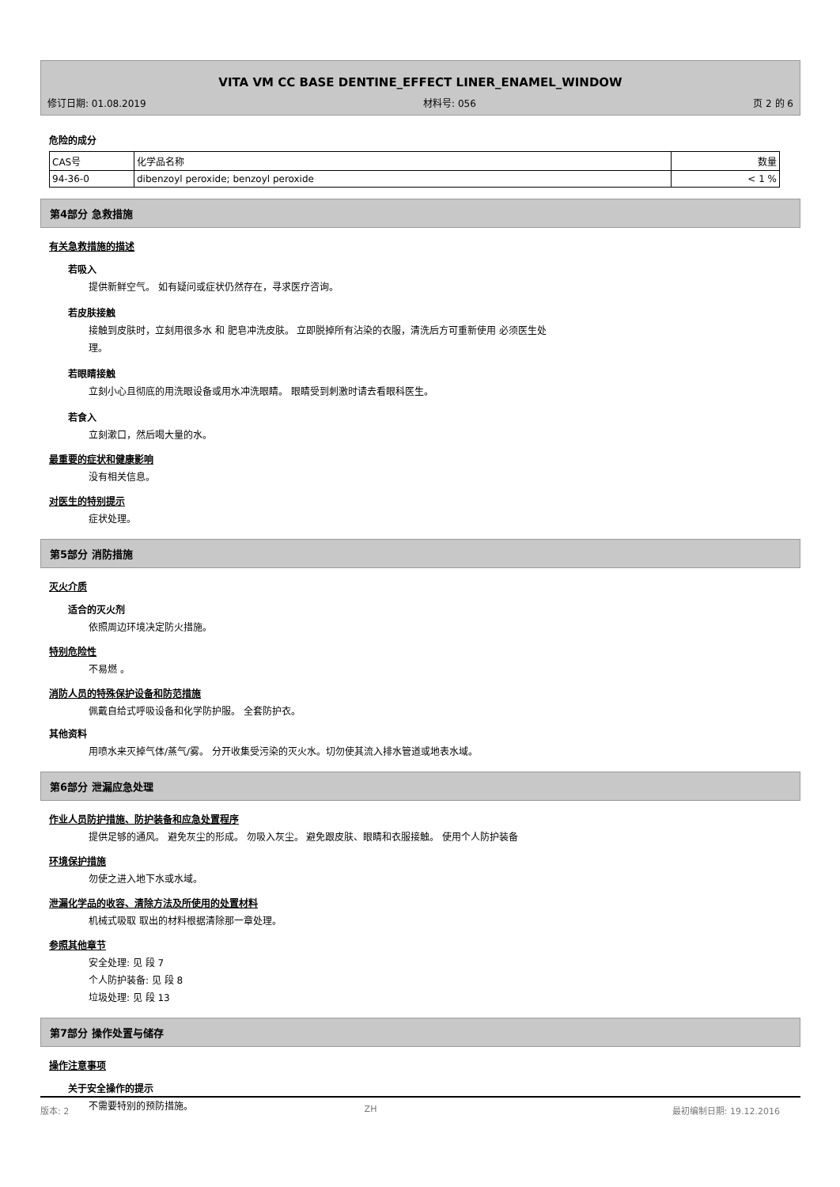VITA VM CC BASE DENTINE_EFFECT LINER_ENAMEL_WINDOW
修订日期: 01.08.2019 材料号: 056 页 2 的 6
危险的成分
| CAS号 | 化学品名称 | 数量 |
| 94-36-0 | dibenzoyl peroxide; benzoyl peroxide | < 1 % |
第4部分 急救措施
有关急救措施的描述
若吸入
提供新鲜空气。 如有疑问或症状仍然存在，寻求医疗咨询。
若皮肤接触
接触到皮肤时，立刻用很多水 和 肥皂冲洗皮肤。 立即脱掉所有沾染的衣服，清洗后方可重新使用 必须医生处
理。
若眼睛接触
立刻小心且彻底的用洗眼设备或用水冲洗眼睛。 眼睛受到刺激时请去看眼科医生。
若食入
立刻漱口，然后喝大量的水。
最重要的症状和健康影响
没有相关信息。
对医生的特别提示
症状处理。
第5部分 消防措施
灭火介质
适合的灭火剂
依照周边环境决定防火措施。
特别危险性
不易燃 。
消防人员的特殊保护设备和防范措施
佩戴自给式呼吸设备和化学防护服。 全套防护衣。
其他资料
用喷水来灭掉气体/蒸气/雾。 分开收集受污染的灭火水。切勿使其流入排水管道或地表水域。
第6部分 泄漏应急处理
作业人员防护措施、防护装备和应急处置程序
提供足够的通风。 避免灰尘的形成。 勿吸入灰尘。 避免跟皮肤、眼睛和衣服接触。 使用个人防护装备
环境保护措施
勿使之进入地下水或水域。
泄漏化学品的收容、清除方法及所使用的处置材料
机械式吸取 取出的材料根据清除那一章处理。
参照其他章节
安全处理: 见 段 7
个人防护装备: 见 段 8
垃圾处理: 见 段 13
第7部分 操作处置与储存
操作注意事项
关于安全操作的提示
不需要特别的预防措施。
版本: 2 ZH 最初编制日期: 19.12.2016